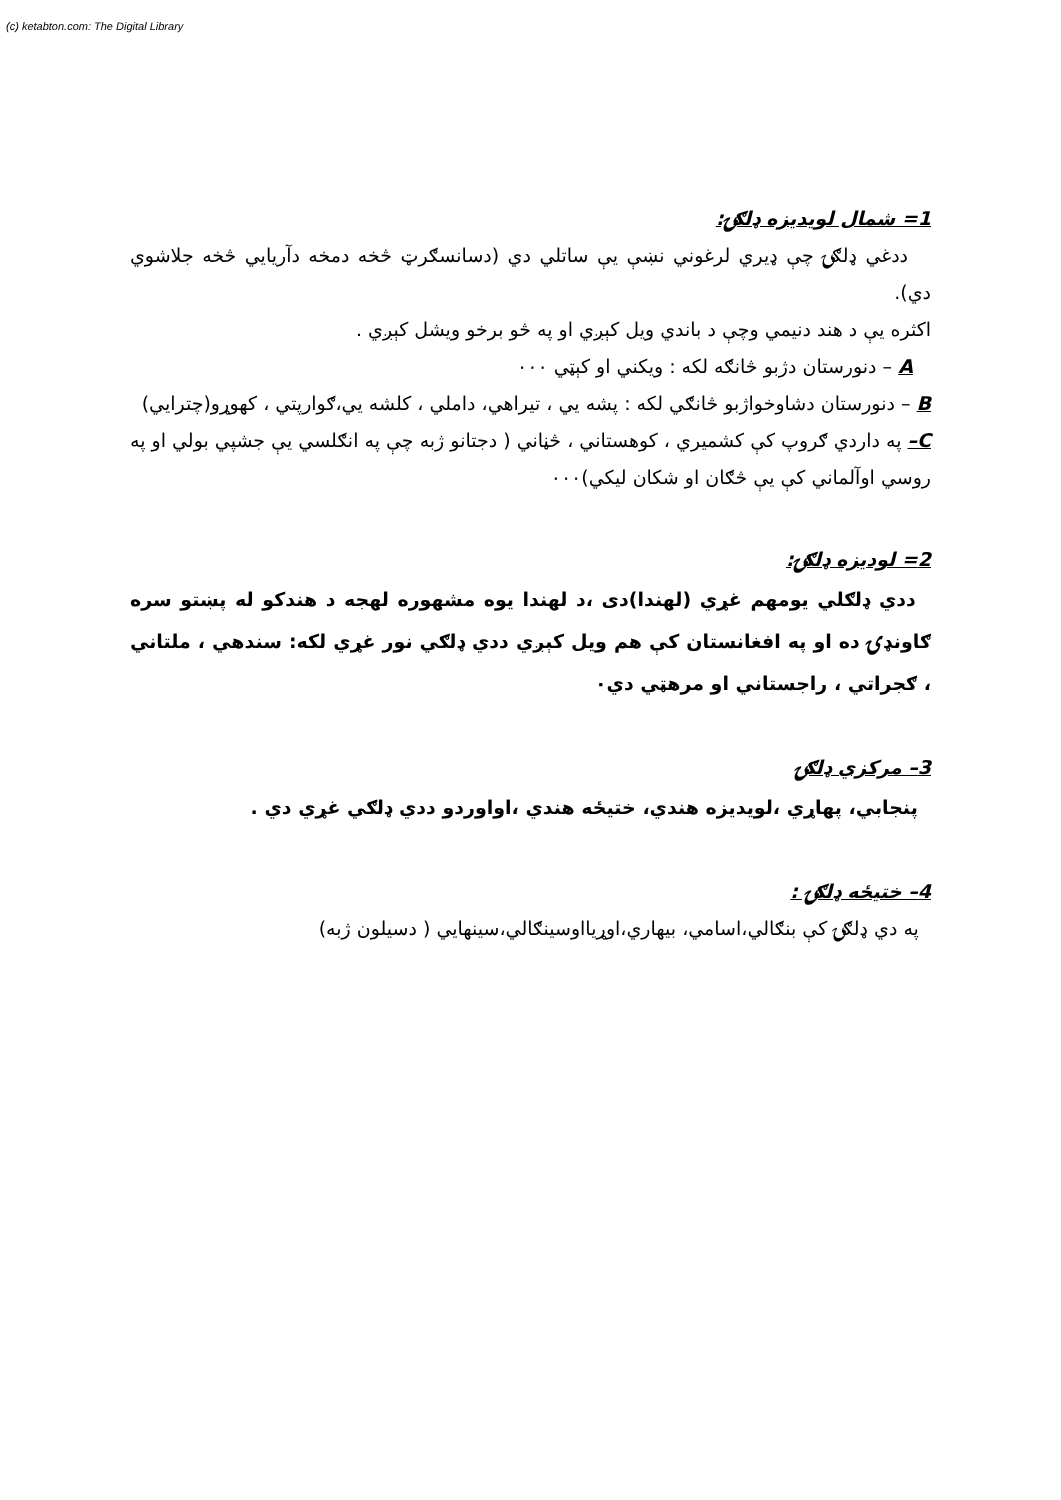(c) ketabton.com: The Digital Library
1= شمال لويديزه ډلګۍ:
ددغي ډلګۍ چې ډيري لرغوني نښې يې ساتلي دي (دسانسګرټ څخه دمخه دآريايي څخه جلاشوي دي).
اکثره يې د هند دنيمي وچې د باندي ويل کېږي او په څو برخو ويشل کېږي .
A – دنورستان دژبو څانګه لکه : ويکني او کېټي ۰۰۰
B – دنورستان دشاوخواژبو څانګي لکه : پشه يي ، تيراهي، داملي ، کلشه يي،ګوارپتي ، کهوړو(چترايي)
C– په داردي ګروپ کې کشميري ، کوهستاني ، څڼاني ( دجتانو ژبه چې په انګلسي يې جشپي بولي او په روسي اوآلماني کې يې څګان او شکان ليکي)۰۰۰
2= لوديزه ډلګۍ:
ددي ډلګلي يومهم غړي (لهندا)دی ،د لهندا يوه مشهوره لهجه د هندکو له پښتو سره ګاونډۍ ده او په افغانستان کې هم ويل کېږي ددي ډلګي نور غړي لکه: سندهي ، ملتاني ، ګجراتي ، راجستاني او مرهټي دي۰
3– مرکزي ډلګۍ
پنجابي، پهاړي ،لويديزه هندي، ختيځه هندي ،اواوردو ددي ډلګي غړي دي .
4– ختيځه ډلګۍ :
په دي ډلګۍ کې بنګالي،اسامي، بيهاري،اوړيااوسينګالي،سينهايي ( دسيلون ژبه)